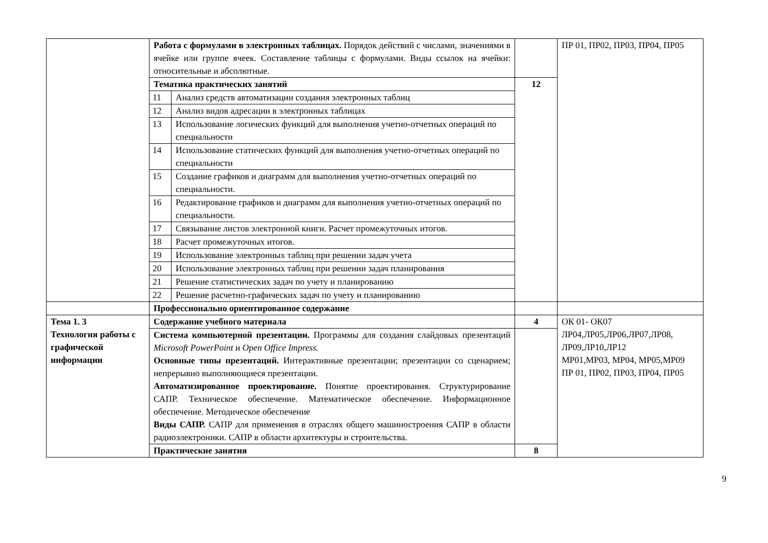| | Работа с формулами в электронных таблицах. Порядок действий с числами, значениями в ячейке или группе ячеек. Составление таблицы с формулами. Виды ссылок на ячейки: относительные и абсолютные. | | | ПР 01, ПР02, ПР03, ПР04, ПР05 |
| | Тематика практических занятий | | 12 | |
| | 11 | Анализ средств автоматизации создания электронных таблиц | | |
| | 12 | Анализ видов адресации в электронных таблицах | | |
| | 13 | Использование логических функций для выполнения учетно-отчетных операций по специальности | | |
| | 14 | Использование статических функций для выполнения учетно-отчетных операций по специальности | | |
| | 15 | Создание графиков и диаграмм для выполнения учетно-отчетных операций по специальности. | | |
| | 16 | Редактирование графиков и диаграмм для выполнения учетно-отчетных операций по специальности. | | |
| | 17 | Связывание листов электронной книги. Расчет промежуточных итогов. | | |
| | 18 | Расчет промежуточных итогов. | | |
| | 19 | Использование электронных таблиц при решении задач учета | | |
| | 20 | Использование электронных таблиц при решении задач планирования | | |
| | 21 | Решение статистических задач по учету и планированию | | |
| | 22 | Решение расчетно-графических задач по учету и планированию | | |
| | Профессионально ориентированное содержание | | | |
| Тема 1. 3 Технология работы с графической информации | Содержание учебного материала | | 4 | ОК 01- ОК07 ЛР04,ЛР05,ЛР06,ЛР07,ЛР08, ЛР09,ЛР10,ЛР12 МР01,МР03, МР04, МР05,МР09 ПР 01, ПР02, ПР03, ПР04, ПР05 |
| | Система компьютерной презентации. Программы для создания слайдовых презентаций Microsoft PowerPoint и Open Office Impress. Основные типы презентаций. Интерактивные презентации; презентации со сценарием; непрерывно выполняющиеся презентации. Автоматизированное проектирование. Понятие проектирования. Структурирование САПР. Техническое обеспечение. Математическое обеспечение. Информационное обеспечение. Методическое обеспечение Виды САПР. САПР для применения в отраслях общего машиностроения САПР в области радиоэлектроники. САПР в области архитектуры и строительства. | | | |
| | Практические занятия | | 8 | |
9